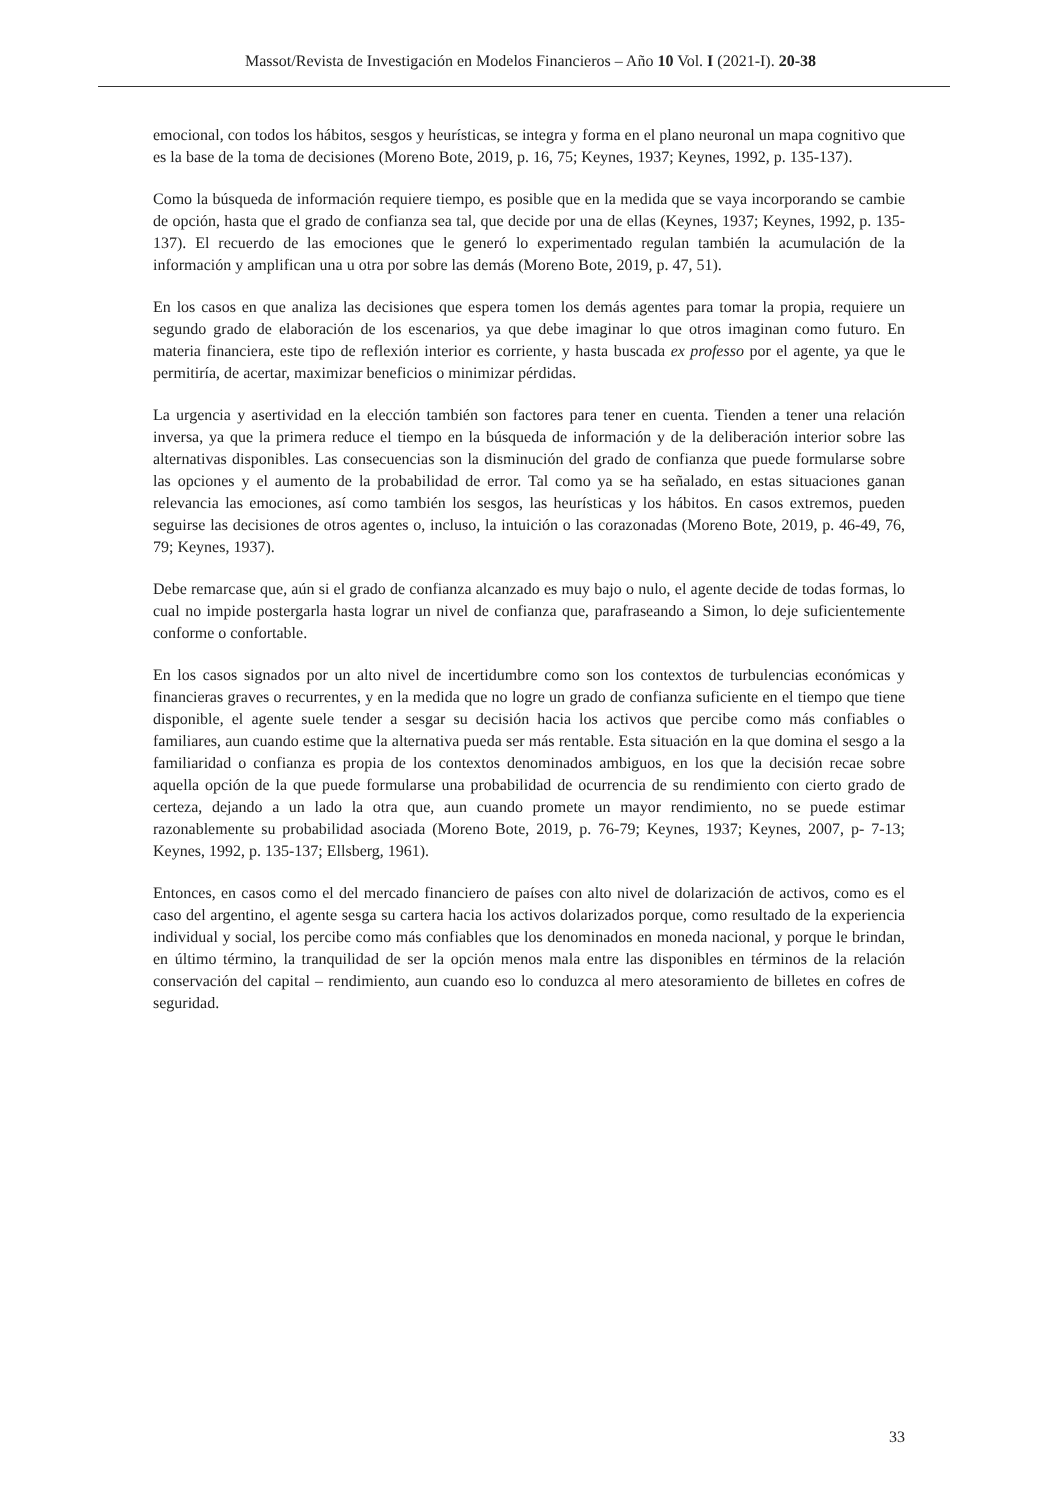Massot/Revista de Investigación en Modelos Financieros – Año 10 Vol. I (2021-I). 20-38
emocional, con todos los hábitos, sesgos y heurísticas, se integra y forma en el plano neuronal un mapa cognitivo que es la base de la toma de decisiones (Moreno Bote, 2019, p. 16, 75; Keynes, 1937; Keynes, 1992, p. 135-137).
Como la búsqueda de información requiere tiempo, es posible que en la medida que se vaya incorporando se cambie de opción, hasta que el grado de confianza sea tal, que decide por una de ellas (Keynes, 1937; Keynes, 1992, p. 135-137). El recuerdo de las emociones que le generó lo experimentado regulan también la acumulación de la información y amplifican una u otra por sobre las demás (Moreno Bote, 2019, p. 47, 51).
En los casos en que analiza las decisiones que espera tomen los demás agentes para tomar la propia, requiere un segundo grado de elaboración de los escenarios, ya que debe imaginar lo que otros imaginan como futuro. En materia financiera, este tipo de reflexión interior es corriente, y hasta buscada ex professo por el agente, ya que le permitiría, de acertar, maximizar beneficios o minimizar pérdidas.
La urgencia y asertividad en la elección también son factores para tener en cuenta. Tienden a tener una relación inversa, ya que la primera reduce el tiempo en la búsqueda de información y de la deliberación interior sobre las alternativas disponibles. Las consecuencias son la disminución del grado de confianza que puede formularse sobre las opciones y el aumento de la probabilidad de error. Tal como ya se ha señalado, en estas situaciones ganan relevancia las emociones, así como también los sesgos, las heurísticas y los hábitos. En casos extremos, pueden seguirse las decisiones de otros agentes o, incluso, la intuición o las corazonadas (Moreno Bote, 2019, p. 46-49, 76, 79; Keynes, 1937).
Debe remarcase que, aún si el grado de confianza alcanzado es muy bajo o nulo, el agente decide de todas formas, lo cual no impide postergarla hasta lograr un nivel de confianza que, parafraseando a Simon, lo deje suficientemente conforme o confortable.
En los casos signados por un alto nivel de incertidumbre como son los contextos de turbulencias económicas y financieras graves o recurrentes, y en la medida que no logre un grado de confianza suficiente en el tiempo que tiene disponible, el agente suele tender a sesgar su decisión hacia los activos que percibe como más confiables o familiares, aun cuando estime que la alternativa pueda ser más rentable. Esta situación en la que domina el sesgo a la familiaridad o confianza es propia de los contextos denominados ambiguos, en los que la decisión recae sobre aquella opción de la que puede formularse una probabilidad de ocurrencia de su rendimiento con cierto grado de certeza, dejando a un lado la otra que, aun cuando promete un mayor rendimiento, no se puede estimar razonablemente su probabilidad asociada (Moreno Bote, 2019, p. 76-79; Keynes, 1937; Keynes, 2007, p- 7-13; Keynes, 1992, p. 135-137; Ellsberg, 1961).
Entonces, en casos como el del mercado financiero de países con alto nivel de dolarización de activos, como es el caso del argentino, el agente sesga su cartera hacia los activos dolarizados porque, como resultado de la experiencia individual y social, los percibe como más confiables que los denominados en moneda nacional, y porque le brindan, en último término, la tranquilidad de ser la opción menos mala entre las disponibles en términos de la relación conservación del capital – rendimiento, aun cuando eso lo conduzca al mero atesoramiento de billetes en cofres de seguridad.
33